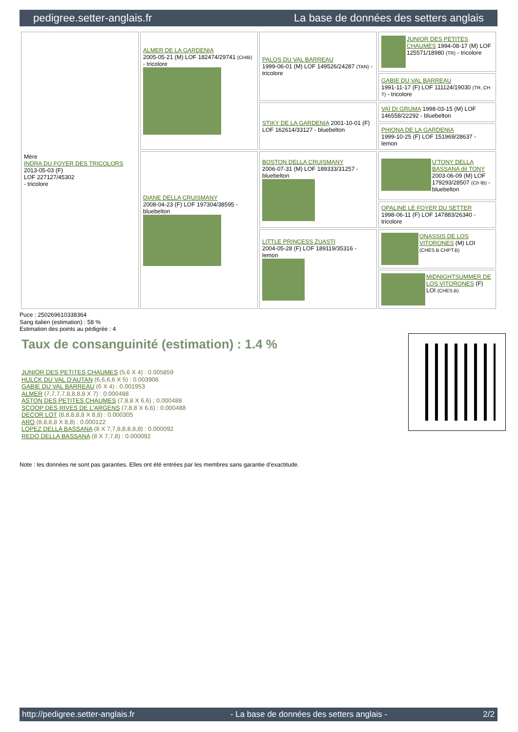pedigree.setter-anglais.fr La base de données des setters anglais
| Mère INDRA DU FOYER DES TRICOLORS 2013-05-03 (F) LOF 227127/45302 - tricolore | ALMER DE LA GARDENIA 2005-05-21 (M) LOF 182474/29741 (CHIB) - tricolore | PALOS DU VAL BARREAU 1999-06-01 (M) LOF 149526/24287 (TAN) - tricolore | JUNIOR DES PETITES CHAUMES 1994-08-17 (M) LOF 125571/18980 (TR) - tricolore |
| | | | GABIE DU VAL BARREAU 1991-11-17 (F) LOF 111124/19030 (TR, CH T) - tricolore |
| | | STIKY DE LA GARDENIA 2001-10-01 (F) LOF 162614/33127 - bluebelton | VAÏ DI GRUMA 1998-03-15 (M) LOF 146558/22292 - bluebelton |
| | | | PHIONA DE LA GARDENIA 1999-10-25 (F) LOF 151969/28637 - lemon |
| | DIANE DELLA CRUISMANY 2008-04-23 (F) LOF 197304/38595 - bluebelton | BOSTON DELLA CRUISMANY 2006-07-31 (M) LOF 189333/31257 - bluebelton | U'TONY DELLA BASSANA dit TONY 2003-06-09 (M) LOF 179293/28507 (Ch IB) - bluebelton |
| | | | OPALINE LE FOYER DU SETTER 1998-06-11 (F) LOF 147883/26340 - tricolore |
| | | LITTLE PRINCESS ZUASTI 2004-05-28 (F) LOF 189119/35316 - lemon | ONASSIS DE LOS VITORONES (M) LOI (CHES.B CHPT.B) |
| | | | MIDNIGHTSUMMER DE LOS VITORONES (F) LOI (CHES.B) |
Puce : 250269610338364
Sang italien (estimation) : 58 %
Estimation des points au pédigrée : 4
Taux de consanguinité (estimation) : 1.4 %
JUNIOR DES PETITES CHAUMES (5,6 X 4) : 0.005859
HULCK DU VAL D'AUTAN (6,6,6,6 X 5) : 0.003906
GABIE DU VAL BARREAU (6 X 4) : 0.001953
ALMER (7,7,7,7,8,8,8,8 X 7) : 0.000488
ASTON DES PETITES CHAUMES (7,8,8 X 6,6) : 0.000488
SCOOP DES RIVES DE L'ARGENS (7,8,8 X 6,6) : 0.000488
DECOR LOT (8,8,8,8,8 X 8,8) : 0.000305
ARO (8,8,8,8 X 8,8) : 0.000122
LOPEZ DELLA BASSANA (8 X 7,7,8,8,8,8,8) : 0.000092
REDO DELLA BASSANA (8 X 7,7,8) : 0.000092
Note : les données ne sont pas garanties. Elles ont été entrées par les membres sans garantie d'exactitude.
http://pedigree.setter-anglais.fr - La base de données des setters anglais - 2/2